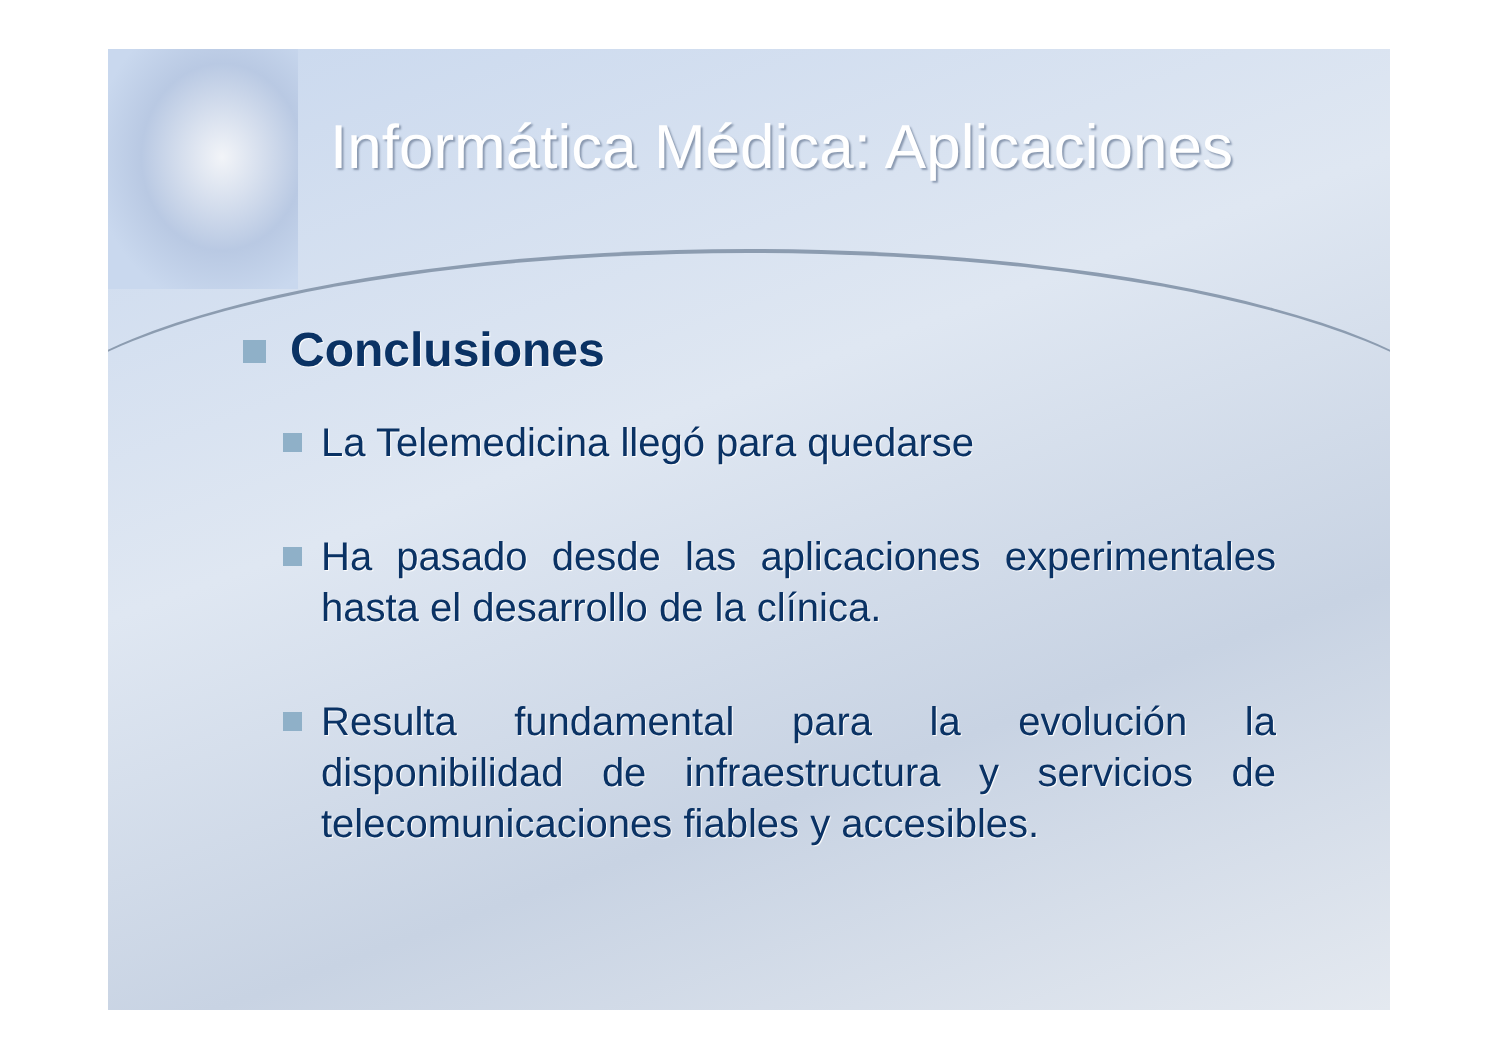Informática Médica: Aplicaciones
Conclusiones
La Telemedicina llegó para quedarse
Ha pasado desde las aplicaciones experimentales hasta el desarrollo de la clínica.
Resulta fundamental para la evolución la disponibilidad de infraestructura y servicios de telecomunicaciones fiables y accesibles.